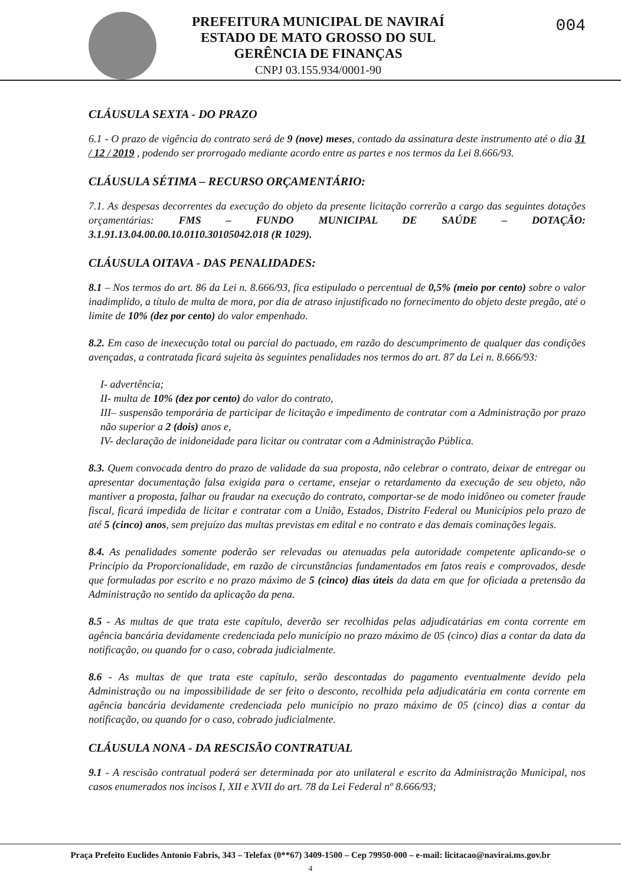PREFEITURA MUNICIPAL DE NAVIRAÍ
ESTADO DE MATO GROSSO DO SUL
GERÊNCIA DE FINANÇAS
CNPJ 03.155.934/0001-90
004
CLÁUSULA SEXTA - DO PRAZO
6.1 - O prazo de vigência do contrato será de 9 (nove) meses, contado da assinatura deste instrumento até o dia 31 / 12 / 2019 , podendo ser prorrogado mediante acordo entre as partes e nos termos da Lei 8.666/93.
CLÁUSULA SÉTIMA – RECURSO ORÇAMENTÁRIO:
7.1. As despesas decorrentes da execução do objeto da presente licitação correrão a cargo das seguintes dotações orçamentárias: FMS – FUNDO MUNICIPAL DE SAÚDE – DOTAÇÃO: 3.1.91.13.04.00.00.10.0110.30105042.018 (R 1029).
CLÁUSULA OITAVA - DAS PENALIDADES:
8.1 – Nos termos do art. 86 da Lei n. 8.666/93, fica estipulado o percentual de 0,5% (meio por cento) sobre o valor inadimplido, a título de multa de mora, por dia de atraso injustificado no fornecimento do objeto deste pregão, até o limite de 10% (dez por cento) do valor empenhado.
8.2. Em caso de inexecução total ou parcial do pactuado, em razão do descumprimento de qualquer das condições avençadas, a contratada ficará sujeita às seguintes penalidades nos termos do art. 87 da Lei n. 8.666/93:
I- advertência;
II- multa de 10% (dez por cento) do valor do contrato,
III– suspensão temporária de participar de licitação e impedimento de contratar com a Administração por prazo não superior a 2 (dois) anos e,
IV- declaração de inidoneidade para licitar ou contratar com a Administração Pública.
8.3. Quem convocada dentro do prazo de validade da sua proposta, não celebrar o contrato, deixar de entregar ou apresentar documentação falsa exigida para o certame, ensejar o retardamento da execução de seu objeto, não mantiver a proposta, falhar ou fraudar na execução do contrato, comportar-se de modo inidôneo ou cometer fraude fiscal, ficará impedida de licitar e contratar com a União, Estados, Distrito Federal ou Municípios pelo prazo de até 5 (cinco) anos, sem prejuízo das multas previstas em edital e no contrato e das demais cominações legais.
8.4. As penalidades somente poderão ser relevadas ou atenuadas pela autoridade competente aplicando-se o Princípio da Proporcionalidade, em razão de circunstâncias fundamentados em fatos reais e comprovados, desde que formuladas por escrito e no prazo máximo de 5 (cinco) dias úteis da data em que for oficiada a pretensão da Administração no sentido da aplicação da pena.
8.5 - As multas de que trata este capítulo, deverão ser recolhidas pelas adjudicatárias em conta corrente em agência bancária devidamente credenciada pelo município no prazo máximo de 05 (cinco) dias a contar da data da notificação, ou quando for o caso, cobrada judicialmente.
8.6 - As multas de que trata este capítulo, serão descontadas do pagamento eventualmente devido pela Administração ou na impossibilidade de ser feito o desconto, recolhida pela adjudicatária em conta corrente em agência bancária devidamente credenciada pelo município no prazo máximo de 05 (cinco) dias a contar da notificação, ou quando for o caso, cobrado judicialmente.
CLÁUSULA NONA - DA RESCISÃO CONTRATUAL
9.1 - A rescisão contratual poderá ser determinada por ato unilateral e escrito da Administração Municipal, nos casos enumerados nos incisos I, XII e XVII do art. 78 da Lei Federal nº 8.666/93;
Praça Prefeito Euclides Antonio Fabris, 343 – Telefax (0**67) 3409-1500 – Cep 79950-000 – e-mail: licitacao@navirai.ms.gov.br
4